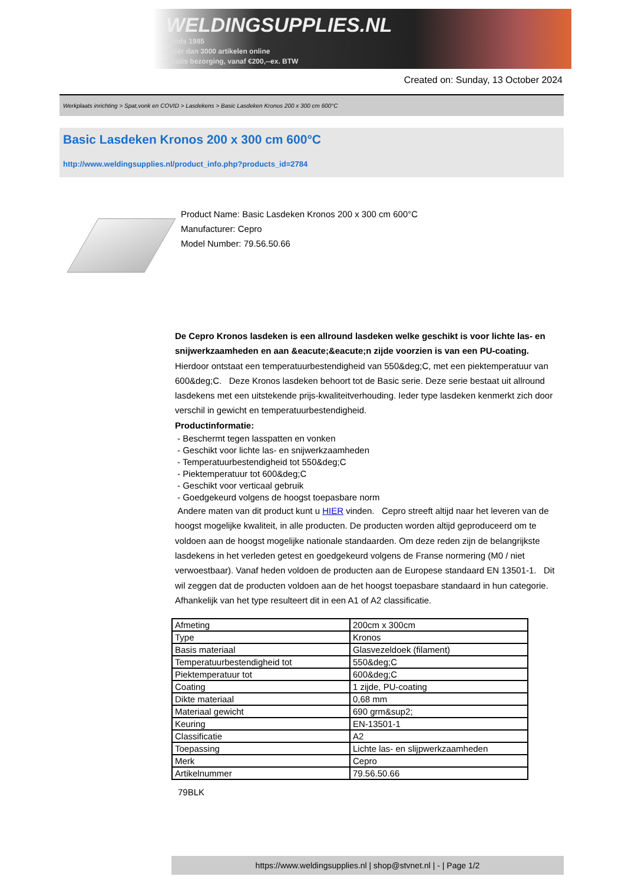WELDINGSUPPLIES.NL
- Sinds 1985
- Méér dan 3000 artikelen online
- Gratis bezorging, vanaf €200,--ex. BTW
Created on: Sunday, 13 October 2024
Werkplaats inrichting > Spat,vonk en COVID > Lasdekens > Basic Lasdeken Kronos 200 x 300 cm 600°C
Basic Lasdeken Kronos 200 x 300 cm 600°C
http://www.weldingsupplies.nl/product_info.php?products_id=2784
Product Name: Basic Lasdeken Kronos 200 x 300 cm 600°C
Manufacturer: Cepro
Model Number: 79.56.50.66
De Cepro Kronos lasdeken is een allround lasdeken welke geschikt is voor lichte las- en snijwerkzaamheden en aan &eacute;&eacute;n zijde voorzien is van een PU-coating. Hierdoor ontstaat een temperatuurbestendigheid van 550&deg;C, met een piektemperatuur van 600&deg;C. Deze Kronos lasdeken behoort tot de Basic serie. Deze serie bestaat uit allround lasdekens met een uitstekende prijs-kwaliteitverhouding. Ieder type lasdeken kenmerkt zich door verschil in gewicht en temperatuurbestendigheid.
Productinformatie:
- Beschermt tegen lasspatten en vonken
- Geschikt voor lichte las- en snijwerkzaamheden
- Temperatuurbestendigheid tot 550&deg;C
- Piektemperatuur tot 600&deg;C
- Geschikt voor verticaal gebruik
- Goedgekeurd volgens de hoogst toepasbare norm
Andere maten van dit product kunt u HIER vinden. Cepro streeft altijd naar het leveren van de hoogst mogelijke kwaliteit, in alle producten. De producten worden altijd geproduceerd om te voldoen aan de hoogst mogelijke nationale standaarden. Om deze reden zijn de belangrijkste lasdekens in het verleden getest en goedgekeurd volgens de Franse normering (M0 / niet verwoestbaar). Vanaf heden voldoen de producten aan de Europese standaard EN 13501-1. Dit wil zeggen dat de producten voldoen aan de het hoogst toepasbare standaard in hun categorie. Afhankelijk van het type resulteert dit in een A1 of A2 classificatie.
| Afmeting | 200cm x 300cm |
| Type | Kronos |
| Basis materiaal | Glasvezeldoek (filament) |
| Temperatuurbestendigheid tot | 550&deg;C |
| Piektemperatuur tot | 600&deg;C |
| Coating | 1 zijde, PU-coating |
| Dikte materiaal | 0,68 mm |
| Materiaal gewicht | 690 grm&sup2; |
| Keuring | EN-13501-1 |
| Classificatie | A2 |
| Toepassing | Lichte las- en slijpwerkzaamheden |
| Merk | Cepro |
| Artikelnummer | 79.56.50.66 |
79BLK
https://www.weldingsupplies.nl | shop@stvnet.nl | - | Page 1/2